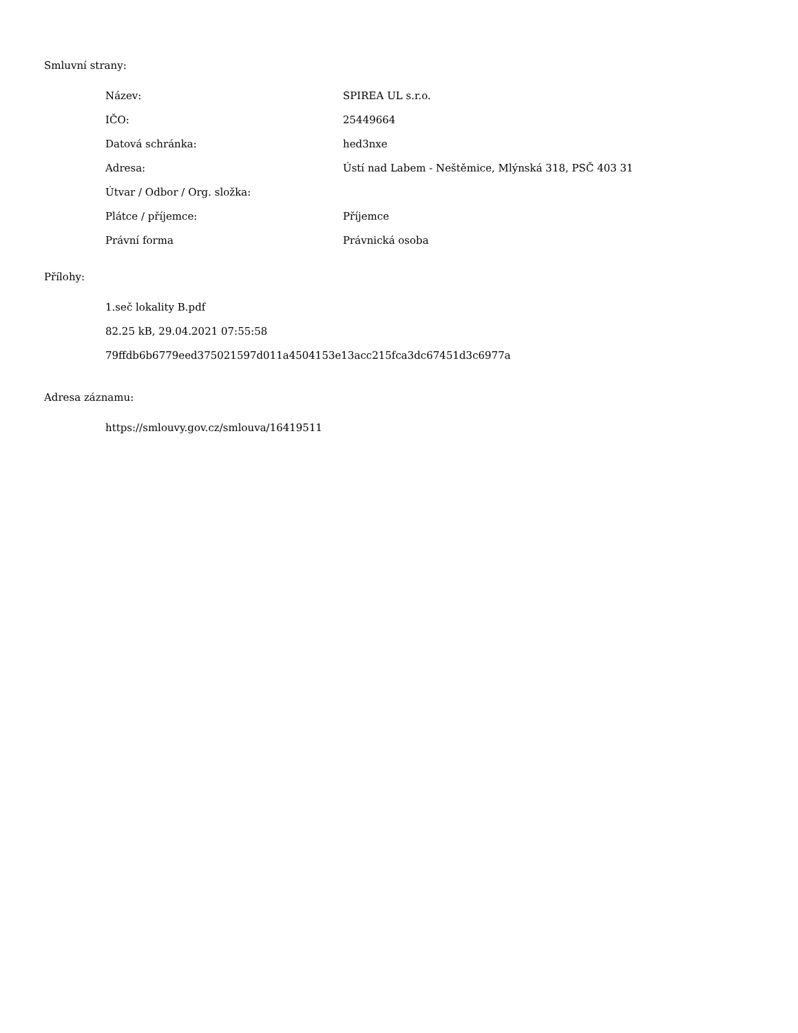Smluvní strany:
| Název: | SPIREA UL s.r.o. |
| IČO: | 25449664 |
| Datová schránka: | hed3nxe |
| Adresa: | Ústí nad Labem - Neštěmice, Mlýnská 318, PSČ 403 31 |
| Útvar / Odbor / Org. složka: | |
| Plátce / příjemce: | Příjemce |
| Právní forma | Právnická osoba |
Přílohy:
1.seč lokality B.pdf
82.25 kB, 29.04.2021 07:55:58
79ffdb6b6779eed375021597d011a4504153e13acc215fca3dc67451d3c6977a
Adresa záznamu:
https://smlouvy.gov.cz/smlouva/16419511